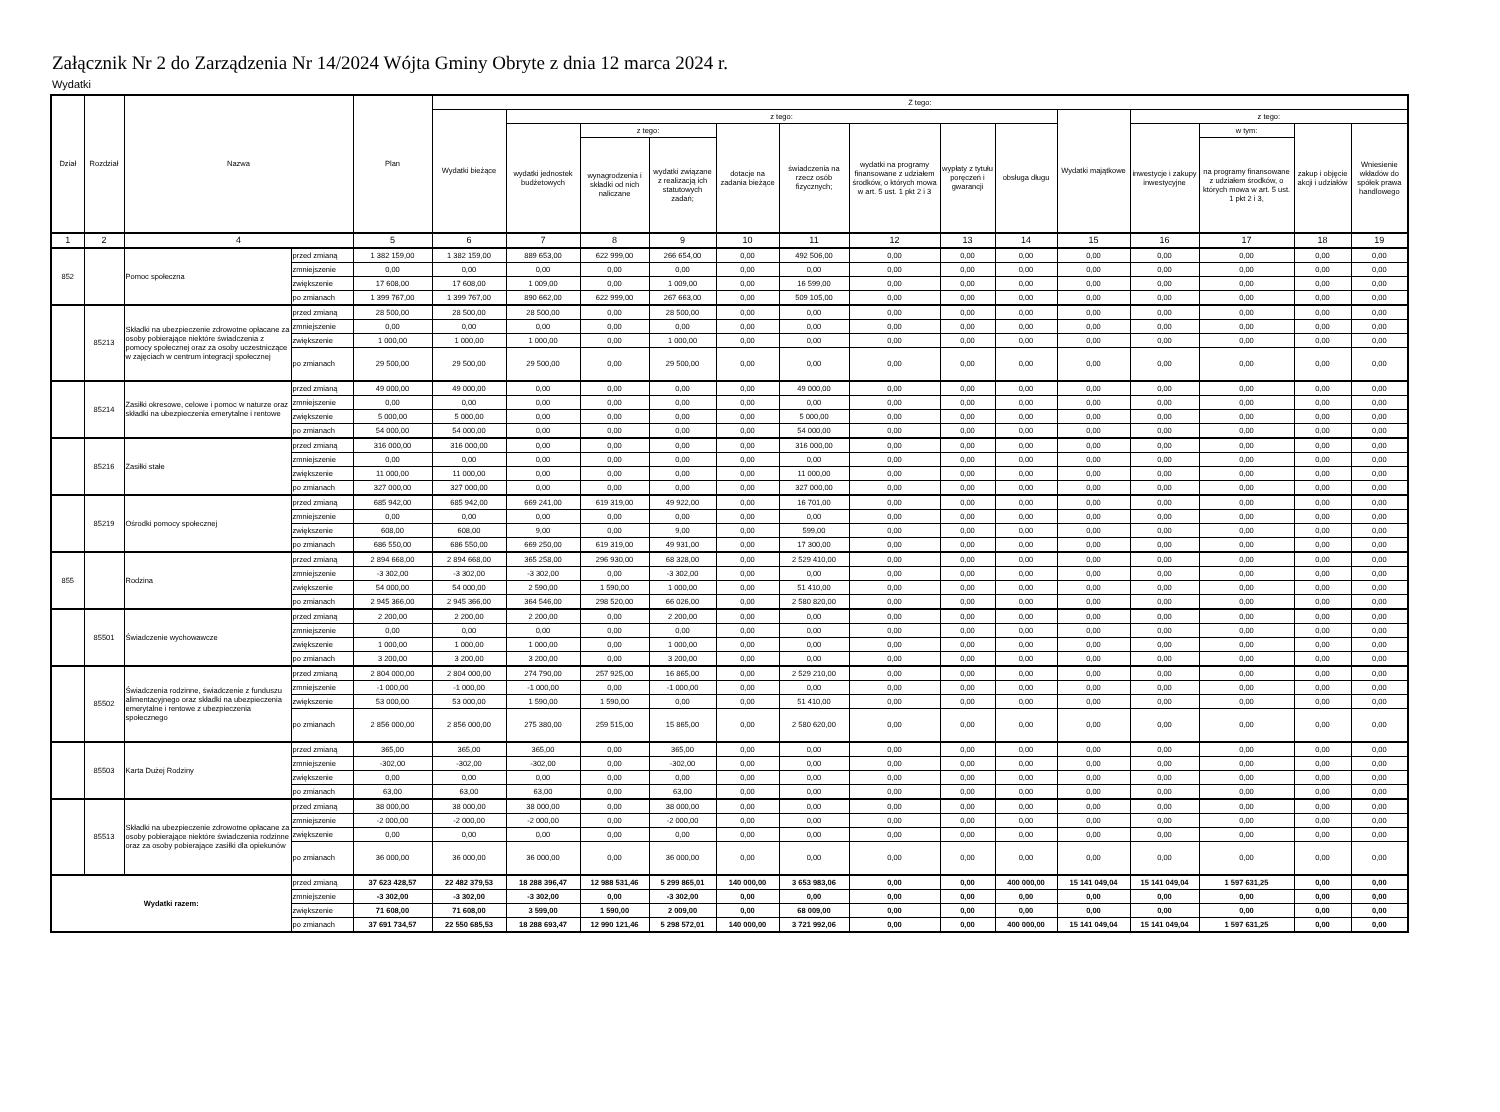Załącznik Nr 2 do Zarządzenia Nr 14/2024 Wójta Gminy Obryte z dnia 12 marca 2024 r.
Wydatki
| Dział | Rozdział | Nazwa | | Plan | Z tego: | | | | | | | | | | | | | |
| --- | --- | --- | --- | --- | --- | --- | --- | --- | --- | --- | --- | --- | --- | --- | --- | --- | --- | --- |
| | | | | | Wydatki bieżące | z tego: | | | | | | | | Wydatki majątkowe | z tego: | | | |
| | | | | | | wydatki jednostek budżetowych | z tego: | | dotacje na zadania bieżące | świadczenia na rzecz osób fizycznych; | wydatki na programy finansowane z udziałem środków, o których mowa w art. 5 ust. 1 pkt 2 i 3 | wypłaty z tytułu poręczeń i gwarancji | obsługa długu | | inwestycje i zakupy inwestycyjne | w tym: | zakup i objęcie akcji i udziałów | Wniesienie wkładów do spółek prawa handlowego |
| | | | | | | | wynagrodzenia i składki od nich naliczane | wydatki związane z realizacją ich statutowych zadań; | | | | | | | | na programy finansowane z udziałem środków, o których mowa w art. 5 ust. 1 pkt 2 i 3, | | |
| 1 | 2 | 4 | | 5 | 6 | 7 | 8 | 9 | 10 | 11 | 12 | 13 | 14 | 15 | 16 | 17 | 18 | 19 |
| 852 | | Pomoc społeczna | przed zmianą | 1 382 159,00 | 1 382 159,00 | 889 653,00 | 622 999,00 | 266 654,00 | 0,00 | 492 506,00 | 0,00 | 0,00 | 0,00 | 0,00 | 0,00 | 0,00 | 0,00 | 0,00 |
| | | | zmniejszenie | 0,00 | 0,00 | 0,00 | 0,00 | 0,00 | 0,00 | 0,00 | 0,00 | 0,00 | 0,00 | 0,00 | 0,00 | 0,00 | 0,00 | 0,00 |
| | | | zwiększenie | 17 608,00 | 17 608,00 | 1 009,00 | 0,00 | 1 009,00 | 0,00 | 16 599,00 | 0,00 | 0,00 | 0,00 | 0,00 | 0,00 | 0,00 | 0,00 | 0,00 |
| | | | po zmianach | 1 399 767,00 | 1 399 767,00 | 890 662,00 | 622 999,00 | 267 663,00 | 0,00 | 509 105,00 | 0,00 | 0,00 | 0,00 | 0,00 | 0,00 | 0,00 | 0,00 | 0,00 |
| | 85213 | Składki na ubezpieczenie zdrowotne opłacane za osoby pobierające niektóre świadczenia z pomocy społecznej oraz za osoby uczestniczące w zajęciach w centrum integracji społecznej | przed zmianą | 28 500,00 | 28 500,00 | 28 500,00 | 0,00 | 28 500,00 | 0,00 | 0,00 | 0,00 | 0,00 | 0,00 | 0,00 | 0,00 | 0,00 | 0,00 | 0,00 |
| | | | zmniejszenie | 0,00 | 0,00 | 0,00 | 0,00 | 0,00 | 0,00 | 0,00 | 0,00 | 0,00 | 0,00 | 0,00 | 0,00 | 0,00 | 0,00 | 0,00 |
| | | | zwiększenie | 1 000,00 | 1 000,00 | 1 000,00 | 0,00 | 1 000,00 | 0,00 | 0,00 | 0,00 | 0,00 | 0,00 | 0,00 | 0,00 | 0,00 | 0,00 | 0,00 |
| | | | po zmianach | 29 500,00 | 29 500,00 | 29 500,00 | 0,00 | 29 500,00 | 0,00 | 0,00 | 0,00 | 0,00 | 0,00 | 0,00 | 0,00 | 0,00 | 0,00 | 0,00 |
| | 85214 | Zasiłki okresowe, celowe i pomoc w naturze oraz składki na ubezpieczenia emerytalne i rentowe | przed zmianą | 49 000,00 | 49 000,00 | 0,00 | 0,00 | 0,00 | 0,00 | 49 000,00 | 0,00 | 0,00 | 0,00 | 0,00 | 0,00 | 0,00 | 0,00 | 0,00 |
| | | | zmniejszenie | 0,00 | 0,00 | 0,00 | 0,00 | 0,00 | 0,00 | 0,00 | 0,00 | 0,00 | 0,00 | 0,00 | 0,00 | 0,00 | 0,00 | 0,00 |
| | | | zwiększenie | 5 000,00 | 5 000,00 | 0,00 | 0,00 | 0,00 | 0,00 | 5 000,00 | 0,00 | 0,00 | 0,00 | 0,00 | 0,00 | 0,00 | 0,00 | 0,00 |
| | | | po zmianach | 54 000,00 | 54 000,00 | 0,00 | 0,00 | 0,00 | 0,00 | 54 000,00 | 0,00 | 0,00 | 0,00 | 0,00 | 0,00 | 0,00 | 0,00 | 0,00 |
| | 85216 | Zasiłki stałe | przed zmianą | 316 000,00 | 316 000,00 | 0,00 | 0,00 | 0,00 | 0,00 | 316 000,00 | 0,00 | 0,00 | 0,00 | 0,00 | 0,00 | 0,00 | 0,00 | 0,00 |
| | | | zmniejszenie | 0,00 | 0,00 | 0,00 | 0,00 | 0,00 | 0,00 | 0,00 | 0,00 | 0,00 | 0,00 | 0,00 | 0,00 | 0,00 | 0,00 | 0,00 |
| | | | zwiększenie | 11 000,00 | 11 000,00 | 0,00 | 0,00 | 0,00 | 0,00 | 11 000,00 | 0,00 | 0,00 | 0,00 | 0,00 | 0,00 | 0,00 | 0,00 | 0,00 |
| | | | po zmianach | 327 000,00 | 327 000,00 | 0,00 | 0,00 | 0,00 | 0,00 | 327 000,00 | 0,00 | 0,00 | 0,00 | 0,00 | 0,00 | 0,00 | 0,00 | 0,00 |
| | 85219 | Ośrodki pomocy społecznej | przed zmianą | 685 942,00 | 685 942,00 | 669 241,00 | 619 319,00 | 49 922,00 | 0,00 | 16 701,00 | 0,00 | 0,00 | 0,00 | 0,00 | 0,00 | 0,00 | 0,00 | 0,00 |
| | | | zmniejszenie | 0,00 | 0,00 | 0,00 | 0,00 | 0,00 | 0,00 | 0,00 | 0,00 | 0,00 | 0,00 | 0,00 | 0,00 | 0,00 | 0,00 | 0,00 |
| | | | zwiększenie | 608,00 | 608,00 | 9,00 | 0,00 | 9,00 | 0,00 | 599,00 | 0,00 | 0,00 | 0,00 | 0,00 | 0,00 | 0,00 | 0,00 | 0,00 |
| | | | po zmianach | 686 550,00 | 686 550,00 | 669 250,00 | 619 319,00 | 49 931,00 | 0,00 | 17 300,00 | 0,00 | 0,00 | 0,00 | 0,00 | 0,00 | 0,00 | 0,00 | 0,00 |
| 855 | | Rodzina | przed zmianą | 2 894 668,00 | 2 894 668,00 | 365 258,00 | 296 930,00 | 68 328,00 | 0,00 | 2 529 410,00 | 0,00 | 0,00 | 0,00 | 0,00 | 0,00 | 0,00 | 0,00 | 0,00 |
| | | | zmniejszenie | -3 302,00 | -3 302,00 | -3 302,00 | 0,00 | -3 302,00 | 0,00 | 0,00 | 0,00 | 0,00 | 0,00 | 0,00 | 0,00 | 0,00 | 0,00 | 0,00 |
| | | | zwiększenie | 54 000,00 | 54 000,00 | 2 590,00 | 1 590,00 | 1 000,00 | 0,00 | 51 410,00 | 0,00 | 0,00 | 0,00 | 0,00 | 0,00 | 0,00 | 0,00 | 0,00 |
| | | | po zmianach | 2 945 366,00 | 2 945 366,00 | 364 546,00 | 298 520,00 | 66 026,00 | 0,00 | 2 580 820,00 | 0,00 | 0,00 | 0,00 | 0,00 | 0,00 | 0,00 | 0,00 | 0,00 |
| | 85501 | Świadczenie wychowawcze | przed zmianą | 2 200,00 | 2 200,00 | 2 200,00 | 0,00 | 2 200,00 | 0,00 | 0,00 | 0,00 | 0,00 | 0,00 | 0,00 | 0,00 | 0,00 | 0,00 | 0,00 |
| | | | zmniejszenie | 0,00 | 0,00 | 0,00 | 0,00 | 0,00 | 0,00 | 0,00 | 0,00 | 0,00 | 0,00 | 0,00 | 0,00 | 0,00 | 0,00 | 0,00 |
| | | | zwiększenie | 1 000,00 | 1 000,00 | 1 000,00 | 0,00 | 1 000,00 | 0,00 | 0,00 | 0,00 | 0,00 | 0,00 | 0,00 | 0,00 | 0,00 | 0,00 | 0,00 |
| | | | po zmianach | 3 200,00 | 3 200,00 | 3 200,00 | 0,00 | 3 200,00 | 0,00 | 0,00 | 0,00 | 0,00 | 0,00 | 0,00 | 0,00 | 0,00 | 0,00 | 0,00 |
| | 85502 | Świadczenia rodzinne, świadczenie z funduszu alimentacyjnego oraz składki na ubezpieczenia emerytalne i rentowe z ubezpieczenia społecznego | przed zmianą | 2 804 000,00 | 2 804 000,00 | 274 790,00 | 257 925,00 | 16 865,00 | 0,00 | 2 529 210,00 | 0,00 | 0,00 | 0,00 | 0,00 | 0,00 | 0,00 | 0,00 | 0,00 |
| | | | zmniejszenie | -1 000,00 | -1 000,00 | -1 000,00 | 0,00 | -1 000,00 | 0,00 | 0,00 | 0,00 | 0,00 | 0,00 | 0,00 | 0,00 | 0,00 | 0,00 | 0,00 |
| | | | zwiększenie | 53 000,00 | 53 000,00 | 1 590,00 | 1 590,00 | 0,00 | 0,00 | 51 410,00 | 0,00 | 0,00 | 0,00 | 0,00 | 0,00 | 0,00 | 0,00 | 0,00 |
| | | | po zmianach | 2 856 000,00 | 2 856 000,00 | 275 380,00 | 259 515,00 | 15 865,00 | 0,00 | 2 580 620,00 | 0,00 | 0,00 | 0,00 | 0,00 | 0,00 | 0,00 | 0,00 | 0,00 |
| | 85503 | Karta Dużej Rodziny | przed zmianą | 365,00 | 365,00 | 365,00 | 0,00 | 365,00 | 0,00 | 0,00 | 0,00 | 0,00 | 0,00 | 0,00 | 0,00 | 0,00 | 0,00 | 0,00 |
| | | | zmniejszenie | -302,00 | -302,00 | -302,00 | 0,00 | -302,00 | 0,00 | 0,00 | 0,00 | 0,00 | 0,00 | 0,00 | 0,00 | 0,00 | 0,00 | 0,00 |
| | | | zwiększenie | 0,00 | 0,00 | 0,00 | 0,00 | 0,00 | 0,00 | 0,00 | 0,00 | 0,00 | 0,00 | 0,00 | 0,00 | 0,00 | 0,00 | 0,00 |
| | | | po zmianach | 63,00 | 63,00 | 63,00 | 0,00 | 63,00 | 0,00 | 0,00 | 0,00 | 0,00 | 0,00 | 0,00 | 0,00 | 0,00 | 0,00 | 0,00 |
| | 85513 | Składki na ubezpieczenie zdrowotne opłacane za osoby pobierające niektóre świadczenia rodzinne oraz za osoby pobierające zasiłki dla opiekunów | przed zmianą | 38 000,00 | 38 000,00 | 38 000,00 | 0,00 | 38 000,00 | 0,00 | 0,00 | 0,00 | 0,00 | 0,00 | 0,00 | 0,00 | 0,00 | 0,00 | 0,00 |
| | | | zmniejszenie | -2 000,00 | -2 000,00 | -2 000,00 | 0,00 | -2 000,00 | 0,00 | 0,00 | 0,00 | 0,00 | 0,00 | 0,00 | 0,00 | 0,00 | 0,00 | 0,00 |
| | | | zwiększenie | 0,00 | 0,00 | 0,00 | 0,00 | 0,00 | 0,00 | 0,00 | 0,00 | 0,00 | 0,00 | 0,00 | 0,00 | 0,00 | 0,00 | 0,00 |
| | | | po zmianach | 36 000,00 | 36 000,00 | 36 000,00 | 0,00 | 36 000,00 | 0,00 | 0,00 | 0,00 | 0,00 | 0,00 | 0,00 | 0,00 | 0,00 | 0,00 | 0,00 |
| Wydatki razem: | | | przed zmianą | 37 623 428,57 | 22 482 379,53 | 18 288 396,47 | 12 988 531,46 | 5 299 865,01 | 140 000,00 | 3 653 983,06 | 0,00 | 0,00 | 400 000,00 | 15 141 049,04 | 15 141 049,04 | 1 597 631,25 | 0,00 | 0,00 |
| | | | zmniejszenie | -3 302,00 | -3 302,00 | -3 302,00 | 0,00 | -3 302,00 | 0,00 | 0,00 | 0,00 | 0,00 | 0,00 | 0,00 | 0,00 | 0,00 | 0,00 | 0,00 |
| | | | zwiększenie | 71 608,00 | 71 608,00 | 3 599,00 | 1 590,00 | 2 009,00 | 0,00 | 68 009,00 | 0,00 | 0,00 | 0,00 | 0,00 | 0,00 | 0,00 | 0,00 | 0,00 |
| | | | po zmianach | 37 691 734,57 | 22 550 685,53 | 18 288 693,47 | 12 990 121,46 | 5 298 572,01 | 140 000,00 | 3 721 992,06 | 0,00 | 0,00 | 400 000,00 | 15 141 049,04 | 15 141 049,04 | 1 597 631,25 | 0,00 | 0,00 |